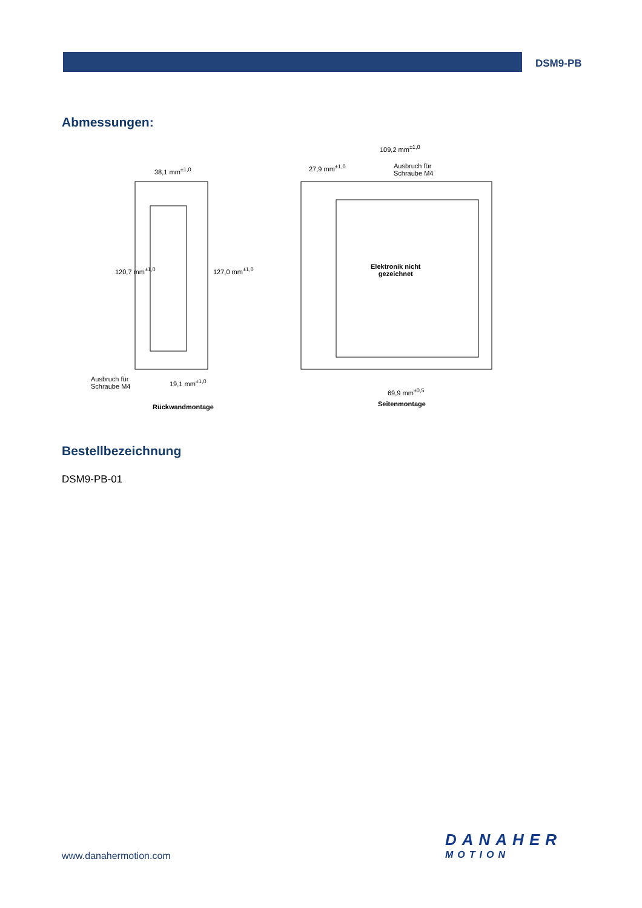DSM9-PB
Abmessungen:
38,1 mm<sup>±1,0</sup>
120,7 mm<sup>±1,0</sup> 127,0 mm<sup>±1,0</sup>
Ausbruch für
Schraube M4
19,1 mm<sup>±1,0</sup>
Rückwandmontage
109,2 mm<sup>±1,0</sup>
27,9 mm<sup>±1,0</sup>
Ausbruch für
Schraube M4
Elektronik nicht
gezeichnet
69,9 mm<sup>±0,5</sup>
Seitenmontage
Bestellbezeichnung
DSM9-PB-01
www.danahermotion.com
DANAHER
MOTION